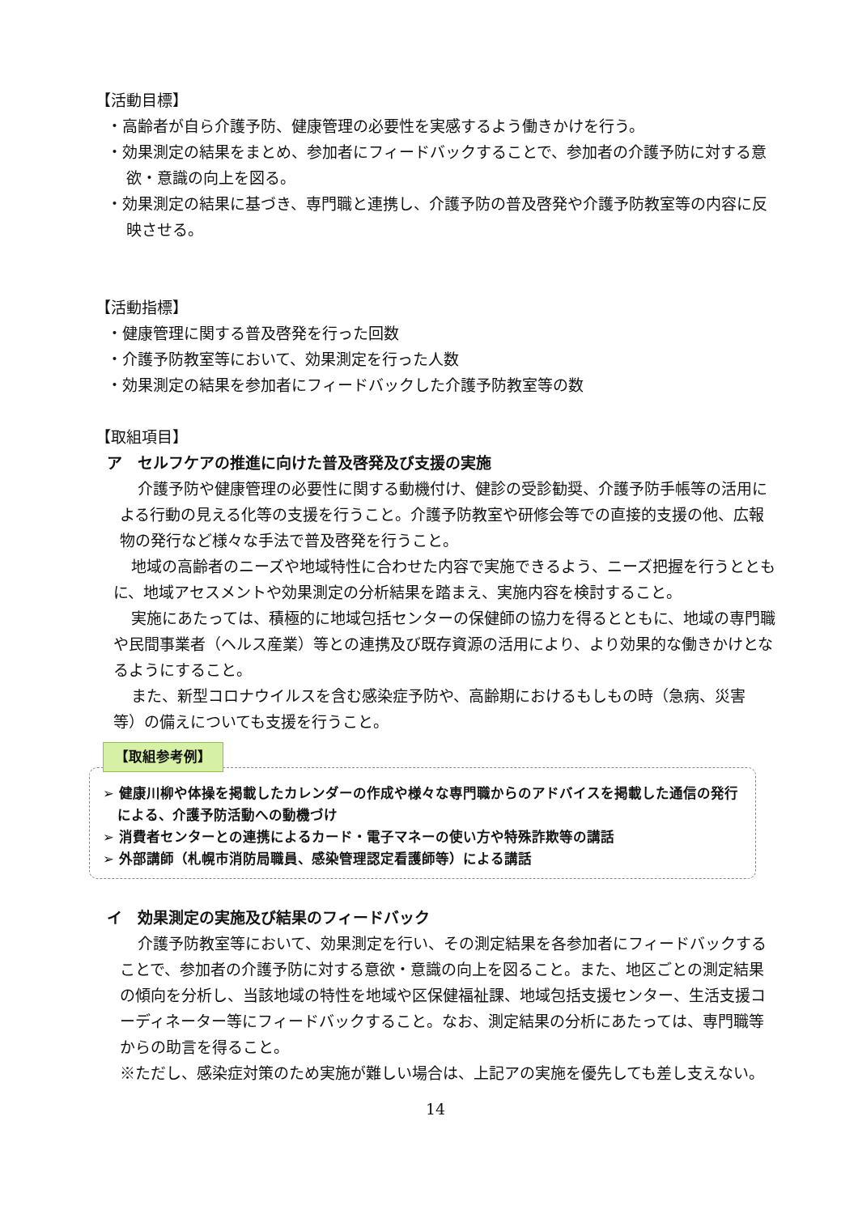【活動目標】
・高齢者が自ら介護予防、健康管理の必要性を実感するよう働きかけを行う。
・効果測定の結果をまとめ、参加者にフィードバックすることで、参加者の介護予防に対する意欲・意識の向上を図る。
・効果測定の結果に基づき、専門職と連携し、介護予防の普及啓発や介護予防教室等の内容に反映させる。
【活動指標】
・健康管理に関する普及啓発を行った回数
・介護予防教室等において、効果測定を行った人数
・効果測定の結果を参加者にフィードバックした介護予防教室等の数
【取組項目】
ア　セルフケアの推進に向けた普及啓発及び支援の実施
介護予防や健康管理の必要性に関する動機付け、健診の受診勧奨、介護予防手帳等の活用による行動の見える化等の支援を行うこと。介護予防教室や研修会等での直接的支援の他、広報物の発行など様々な手法で普及啓発を行うこと。
地域の高齢者のニーズや地域特性に合わせた内容で実施できるよう、ニーズ把握を行うとともに、地域アセスメントや効果測定の分析結果を踏まえ、実施内容を検討すること。
実施にあたっては、積極的に地域包括センターの保健師の協力を得るとともに、地域の専門職や民間事業者（ヘルス産業）等との連携及び既存資源の活用により、より効果的な働きかけとなるようにすること。
また、新型コロナウイルスを含む感染症予防や、高齢期におけるもしもの時（急病、災害等）の備えについても支援を行うこと。
【取組参考例】
➢ 健康川柳や体操を掲載したカレンダーの作成や様々な専門職からのアドバイスを掲載した通信の発行による、介護予防活動への動機づけ
➢ 消費者センターとの連携によるカード・電子マネーの使い方や特殊詐欺等の講話
➢ 外部講師（札幌市消防局職員、感染管理認定看護師等）による講話
イ　効果測定の実施及び結果のフィードバック
介護予防教室等において、効果測定を行い、その測定結果を各参加者にフィードバックすることで、参加者の介護予防に対する意欲・意識の向上を図ること。また、地区ごとの測定結果の傾向を分析し、当該地域の特性を地域や区保健福祉課、地域包括支援センター、生活支援コーディネーター等にフィードバックすること。なお、測定結果の分析にあたっては、専門職等からの助言を得ること。
※ただし、感染症対策のため実施が難しい場合は、上記アの実施を優先しても差し支えない。
14